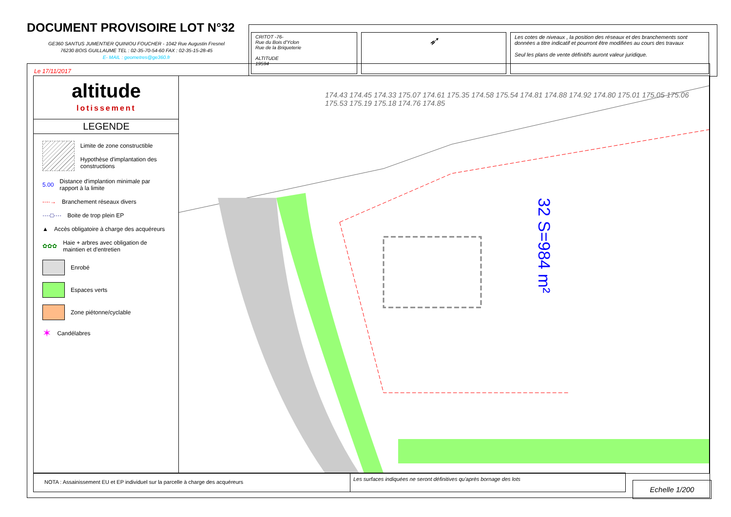DOCUMENT PROVISOIRE LOT N°32
GE360 SANTUS JUMENTIER QUINIOU FOUCHER - 1042 Rue Augustin Fresnel
76230 BOIS GUILLAUME TEL : 02-35-70-54-60 FAX : 02-35-15-28-45
E- MAIL : geometres@ge360.fr
Le 17/11/2017
CRITOT -76-
Rue du Bois d'Yclon
Rue de la Briqueterie
ALTITUDE
19594
➶
Les cotes de niveaux , la position des réseaux et des branchements sont données a titre indicatif et pourront être modifiées au cours des travaux
Seul les plans de vente définitifs auront valeur juridique.
altitude
lotissement
LEGENDE
Limite de zone constructible
Hypothèse d'implantation des constructions
5.00
Distance d'implantion minimale par rapport à la limite
-·-·→ Branchement réseaux divers
····□···· Boite de trop plein EP
▲
Accès obligatoire à charge des acquéreurs
✿✿✿
Haie + arbres avec obligation de maintien et d'entretien
Enrobé
Espaces verts
Zone piétonne/cyclable
✶ Candélabres
32 S=984 m²
174.43 174.45 174.33 175.07 174.61 175.35 174.58 175.54 174.81 174.88 174.92 174.80 175.01 175.05 175.06 175.53 175.19 175.18 174.76 174.85
NOTA : Assainissement EU et EP individuel sur la parcelle à charge des acquéreurs
Les surfaces indiquées ne seront définitives qu'après bornage des lots
Echelle 1/200